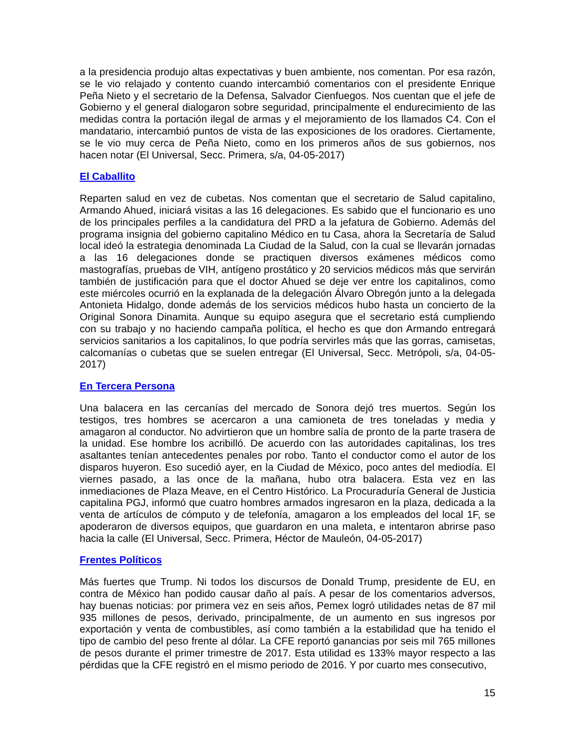a la presidencia produjo altas expectativas y buen ambiente, nos comentan. Por esa razón, se le vio relajado y contento cuando intercambió comentarios con el presidente Enrique Peña Nieto y el secretario de la Defensa, Salvador Cienfuegos. Nos cuentan que el jefe de Gobierno y el general dialogaron sobre seguridad, principalmente el endurecimiento de las medidas contra la portación ilegal de armas y el mejoramiento de los llamados C4. Con el mandatario, intercambió puntos de vista de las exposiciones de los oradores. Ciertamente, se le vio muy cerca de Peña Nieto, como en los primeros años de sus gobiernos, nos hacen notar (El Universal, Secc. Primera, s/a, 04-05-2017)
El Caballito
Reparten salud en vez de cubetas. Nos comentan que el secretario de Salud capitalino, Armando Ahued, iniciará visitas a las 16 delegaciones. Es sabido que el funcionario es uno de los principales perfiles a la candidatura del PRD a la jefatura de Gobierno. Además del programa insignia del gobierno capitalino Médico en tu Casa, ahora la Secretaría de Salud local ideó la estrategia denominada La Ciudad de la Salud, con la cual se llevarán jornadas a las 16 delegaciones donde se practiquen diversos exámenes médicos como mastografías, pruebas de VIH, antígeno prostático y 20 servicios médicos más que servirán también de justificación para que el doctor Ahued se deje ver entre los capitalinos, como este miércoles ocurrió en la explanada de la delegación Álvaro Obregón junto a la delegada Antonieta Hidalgo, donde además de los servicios médicos hubo hasta un concierto de la Original Sonora Dinamita. Aunque su equipo asegura que el secretario está cumpliendo con su trabajo y no haciendo campaña política, el hecho es que don Armando entregará servicios sanitarios a los capitalinos, lo que podría servirles más que las gorras, camisetas, calcomanías o cubetas que se suelen entregar (El Universal, Secc. Metrópoli, s/a, 04-05-2017)
En Tercera Persona
Una balacera en las cercanías del mercado de Sonora dejó tres muertos. Según los testigos, tres hombres se acercaron a una camioneta de tres toneladas y media y amagaron al conductor. No advirtieron que un hombre salía de pronto de la parte trasera de la unidad. Ese hombre los acribilló. De acuerdo con las autoridades capitalinas, los tres asaltantes tenían antecedentes penales por robo. Tanto el conductor como el autor de los disparos huyeron. Eso sucedió ayer, en la Ciudad de México, poco antes del mediodía. El viernes pasado, a las once de la mañana, hubo otra balacera. Esta vez en las inmediaciones de Plaza Meave, en el Centro Histórico. La Procuraduría General de Justicia capitalina PGJ, informó que cuatro hombres armados ingresaron en la plaza, dedicada a la venta de artículos de cómputo y de telefonía, amagaron a los empleados del local 1F, se apoderaron de diversos equipos, que guardaron en una maleta, e intentaron abrirse paso hacia la calle (El Universal, Secc. Primera, Héctor de Mauleón, 04-05-2017)
Frentes Políticos
Más fuertes que Trump. Ni todos los discursos de Donald Trump, presidente de EU, en contra de México han podido causar daño al país. A pesar de los comentarios adversos, hay buenas noticias: por primera vez en seis años, Pemex logró utilidades netas de 87 mil 935 millones de pesos, derivado, principalmente, de un aumento en sus ingresos por exportación y venta de combustibles, así como también a la estabilidad que ha tenido el tipo de cambio del peso frente al dólar. La CFE reportó ganancias por seis mil 765 millones de pesos durante el primer trimestre de 2017. Esta utilidad es 133% mayor respecto a las pérdidas que la CFE registró en el mismo periodo de 2016. Y por cuarto mes consecutivo,
15